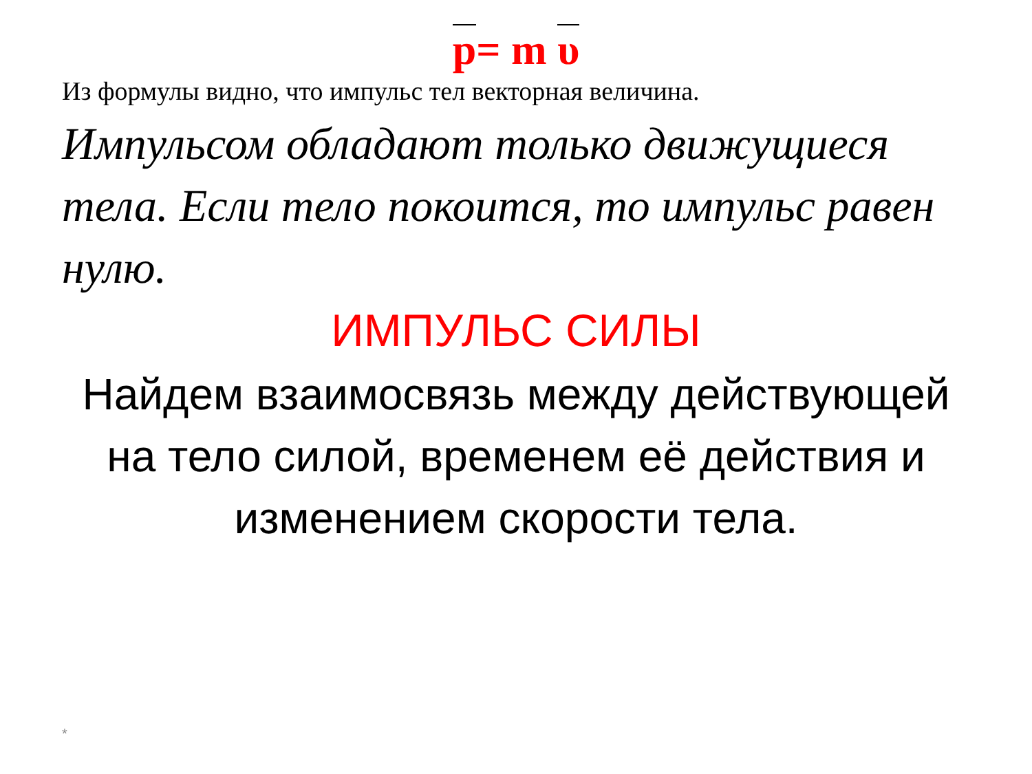p= m υ
Из формулы видно, что импульс тел векторная величина.
Импульсом обладают только движущиеся тела. Если тело покоится, то импульс равен нулю.
ИМПУЛЬС СИЛЫ
Найдем взаимосвязь между действующей на тело силой, временем её действия и изменением скорости тела.
*